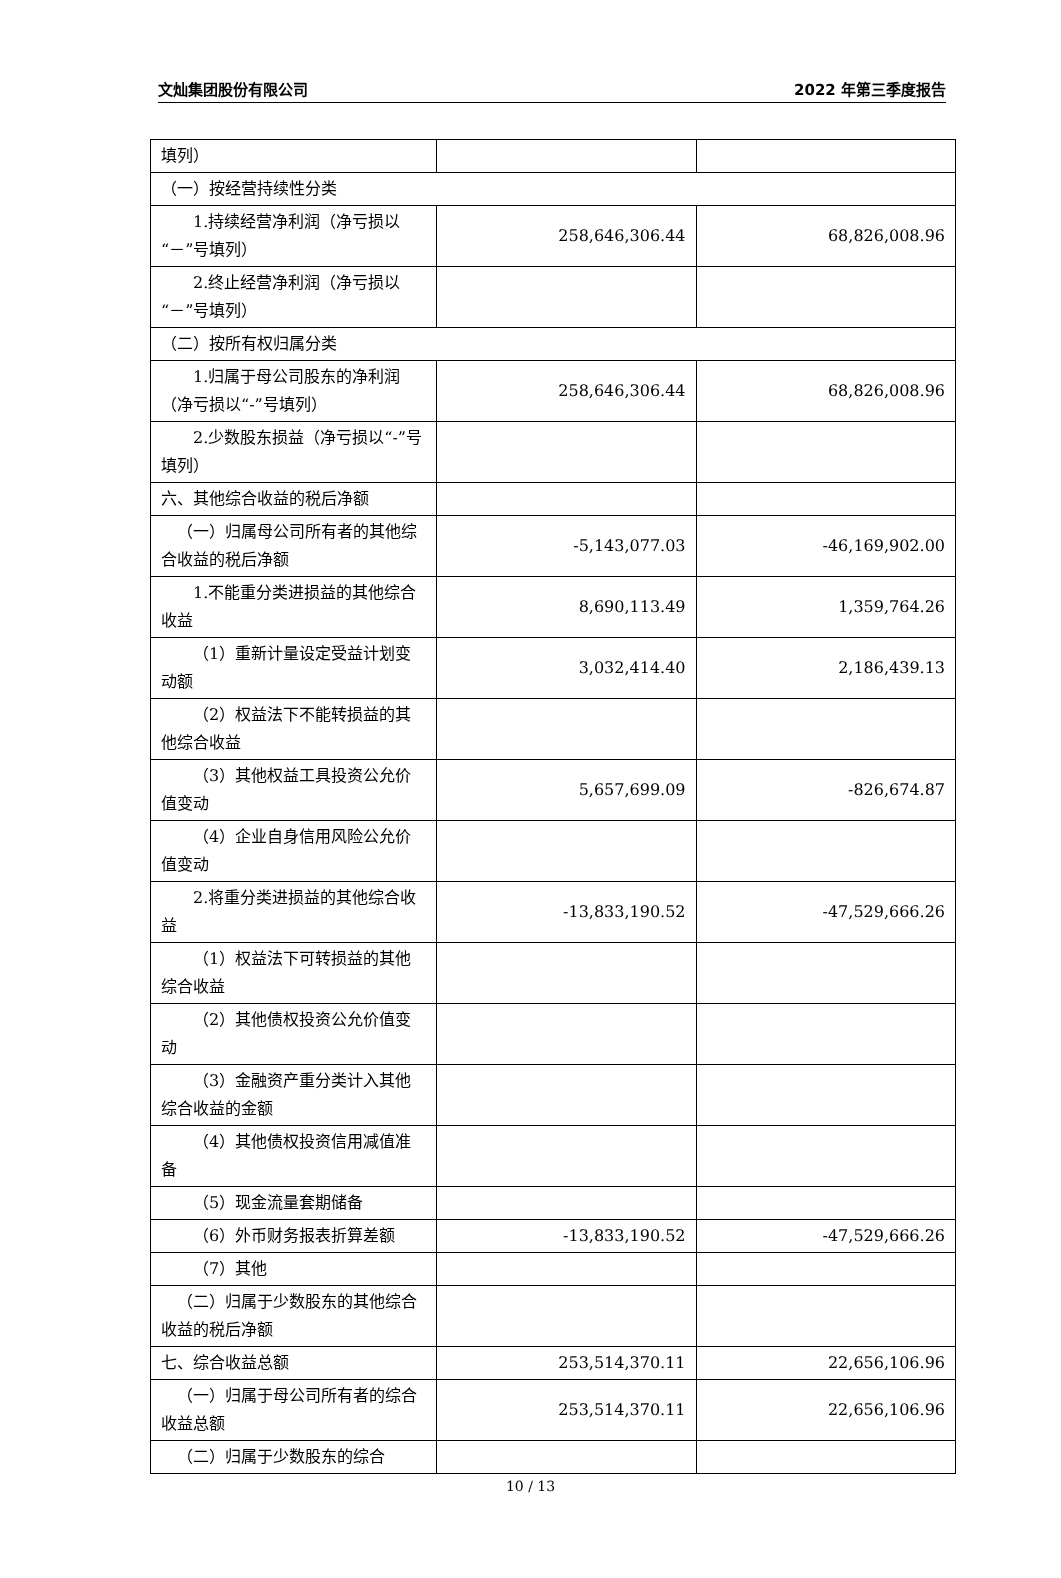文灿集团股份有限公司 2022 年第三季度报告
| 填列） | | |
| （一）按经营持续性分类 | | |
| 1.持续经营净利润（净亏损以“－”号填列） | 258,646,306.44 | 68,826,008.96 |
| 2.终止经营净利润（净亏损以“－”号填列） | | |
| （二）按所有权归属分类 | | |
| 1.归属于母公司股东的净利润（净亏损以“-”号填列） | 258,646,306.44 | 68,826,008.96 |
| 2.少数股东损益（净亏损以“-”号填列） | | |
| 六、其他综合收益的税后净额 | | |
| （一）归属母公司所有者的其他综合收益的税后净额 | -5,143,077.03 | -46,169,902.00 |
| 1.不能重分类进损益的其他综合收益 | 8,690,113.49 | 1,359,764.26 |
| （1）重新计量设定受益计划变动额 | 3,032,414.40 | 2,186,439.13 |
| （2）权益法下不能转损益的其他综合收益 | | |
| （3）其他权益工具投资公允价值变动 | 5,657,699.09 | -826,674.87 |
| （4）企业自身信用风险公允价值变动 | | |
| 2.将重分类进损益的其他综合收益 | -13,833,190.52 | -47,529,666.26 |
| （1）权益法下可转损益的其他综合收益 | | |
| （2）其他债权投资公允价值变动 | | |
| （3）金融资产重分类计入其他综合收益的金额 | | |
| （4）其他债权投资信用减值准备 | | |
| （5）现金流量套期储备 | | |
| （6）外币财务报表折算差额 | -13,833,190.52 | -47,529,666.26 |
| （7）其他 | | |
| （二）归属于少数股东的其他综合收益的税后净额 | | |
| 七、综合收益总额 | 253,514,370.11 | 22,656,106.96 |
| （一）归属于母公司所有者的综合收益总额 | 253,514,370.11 | 22,656,106.96 |
| （二）归属于少数股东的综合 | | |
10 / 13